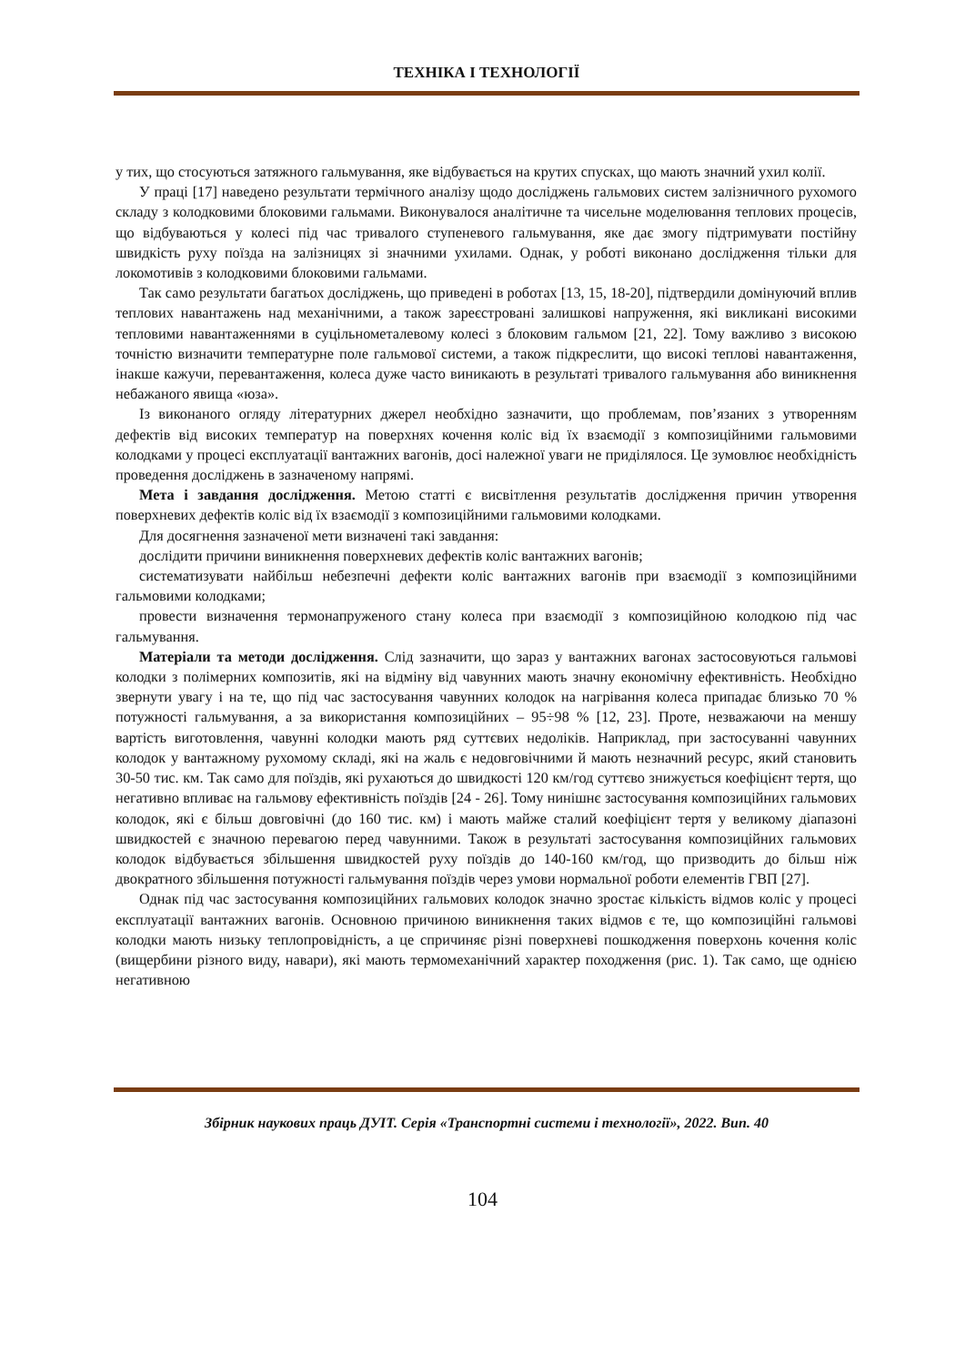ТЕХНІКА І ТЕХНОЛОГІЇ
у тих, що стосуються затяжного гальмування, яке відбувається на крутих спусках, що мають значний ухил колії.
У праці [17] наведено результати термічного аналізу щодо досліджень гальмових систем залізничного рухомого складу з колодковими блоковими гальмами. Виконувалося аналітичне та чисельне моделювання теплових процесів, що відбуваються у колесі під час тривалого ступеневого гальмування, яке дає змогу підтримувати постійну швидкість руху поїзда на залізницях зі значними ухилами. Однак, у роботі виконано дослідження тільки для локомотивів з колодковими блоковими гальмами.
Так само результати багатьох досліджень, що приведені в роботах [13, 15, 18-20], підтвердили домінуючий вплив теплових навантажень над механічними, а також зареєстровані залишкові напруження, які викликані високими тепловими навантаженнями в суцільнометалевому колесі з блоковим гальмом [21, 22]. Тому важливо з високою точністю визначити температурне поле гальмової системи, а також підкреслити, що високі теплові навантаження, інакше кажучи, перевантаження, колеса дуже часто виникають в результаті тривалого гальмування або виникнення небажаного явища «юза».
Із виконаного огляду літературних джерел необхідно зазначити, що проблемам, пов’язаних з утворенням дефектів від високих температур на поверхнях кочення коліс від їх взаємодії з композиційними гальмовими колодками у процесі експлуатації вантажних вагонів, досі належної уваги не приділялося. Це зумовлює необхідність проведення досліджень в зазначеному напрямі.
Мета і завдання дослідження. Метою статті є висвітлення результатів дослідження причин утворення поверхневих дефектів коліс від їх взаємодії з композиційними гальмовими колодками.
Для досягнення зазначеної мети визначені такі завдання:
дослідити причини виникнення поверхневих дефектів коліс вантажних вагонів;
систематизувати найбільш небезпечні дефекти коліс вантажних вагонів при взаємодії з композиційними гальмовими колодками;
провести визначення термонапруженого стану колеса при взаємодії з композиційною колодкою під час гальмування.
Матеріали та методи дослідження. Слід зазначити, що зараз у вантажних вагонах застосовуються гальмові колодки з полімерних композитів, які на відміну від чавунних мають значну економічну ефективність. Необхідно звернути увагу і на те, що під час застосування чавунних колодок на нагрівання колеса припадає близько 70 % потужності гальмування, а за використання композиційних – 95÷98 % [12, 23]. Проте, незважаючи на меншу вартість виготовлення, чавунні колодки мають ряд суттєвих недоліків. Наприклад, при застосуванні чавунних колодок у вантажному рухомому складі, які на жаль є недовговічними й мають незначний ресурс, який становить 30-50 тис. км. Так само для поїздів, які рухаються до швидкості 120 км/год суттєво знижується коефіцієнт тертя, що негативно впливає на гальмову ефективність поїздів [24 - 26]. Тому нинішнє застосування композиційних гальмових колодок, які є більш довговічні (до 160 тис. км) і мають майже сталий коефіцієнт тертя у великому діапазоні швидкостей є значною перевагою перед чавунними. Також в результаті застосування композиційних гальмових колодок відбувається збільшення швидкостей руху поїздів до 140-160 км/год, що призводить до більш ніж двократного збільшення потужності гальмування поїздів через умови нормальної роботи елементів ГВП [27].
Однак під час застосування композиційних гальмових колодок значно зростає кількість відмов коліс у процесі експлуатації вантажних вагонів. Основною причиною виникнення таких відмов є те, що композиційні гальмові колодки мають низьку теплопровідність, а це спричиняє різні поверхневі пошкодження поверхонь кочення коліс (вищербини різного виду, навари), які мають термомеханічний характер походження (рис. 1). Так само, ще однією негативною
Збірник наукових праць ДУІТ. Серія «Транспортні системи і технології», 2022. Вип. 40
104